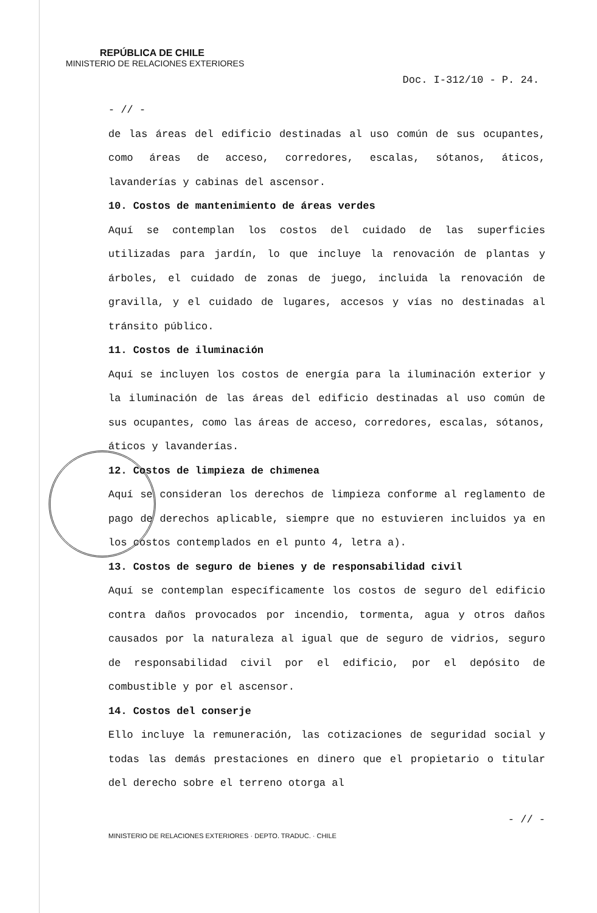REPÚBLICA DE CHILE
MINISTERIO DE RELACIONES EXTERIORES
Doc. I-312/10 - P. 24.
- // -
de las áreas del edificio destinadas al uso común de sus ocupantes, como áreas de acceso, corredores, escalas, sótanos, áticos, lavanderías y cabinas del ascensor.
10. Costos de mantenimiento de áreas verdes
Aquí se contemplan los costos del cuidado de las superficies utilizadas para jardín, lo que incluye la renovación de plantas y árboles, el cuidado de zonas de juego, incluida la renovación de gravilla, y el cuidado de lugares, accesos y vías no destinadas al tránsito público.
11. Costos de iluminación
Aquí se incluyen los costos de energía para la iluminación exterior y la iluminación de las áreas del edificio destinadas al uso común de sus ocupantes, como las áreas de acceso, corredores, escalas, sótanos, áticos y lavanderías.
12. Costos de limpieza de chimenea
Aquí se consideran los derechos de limpieza conforme al reglamento de pago de derechos aplicable, siempre que no estuvieren incluidos ya en los costos contemplados en el punto 4, letra a).
13. Costos de seguro de bienes y de responsabilidad civil
Aquí se contemplan específicamente los costos de seguro del edificio contra daños provocados por incendio, tormenta, agua y otros daños causados por la naturaleza al igual que de seguro de vidrios, seguro de responsabilidad civil por el edificio, por el depósito de combustible y por el ascensor.
14. Costos del conserje
Ello incluye la remuneración, las cotizaciones de seguridad social y todas las demás prestaciones en dinero que el propietario o titular del derecho sobre el terreno otorga al
- // -
MINISTERIO DE RELACIONES EXTERIORES · DEPTO. TRADUC. · CHILE